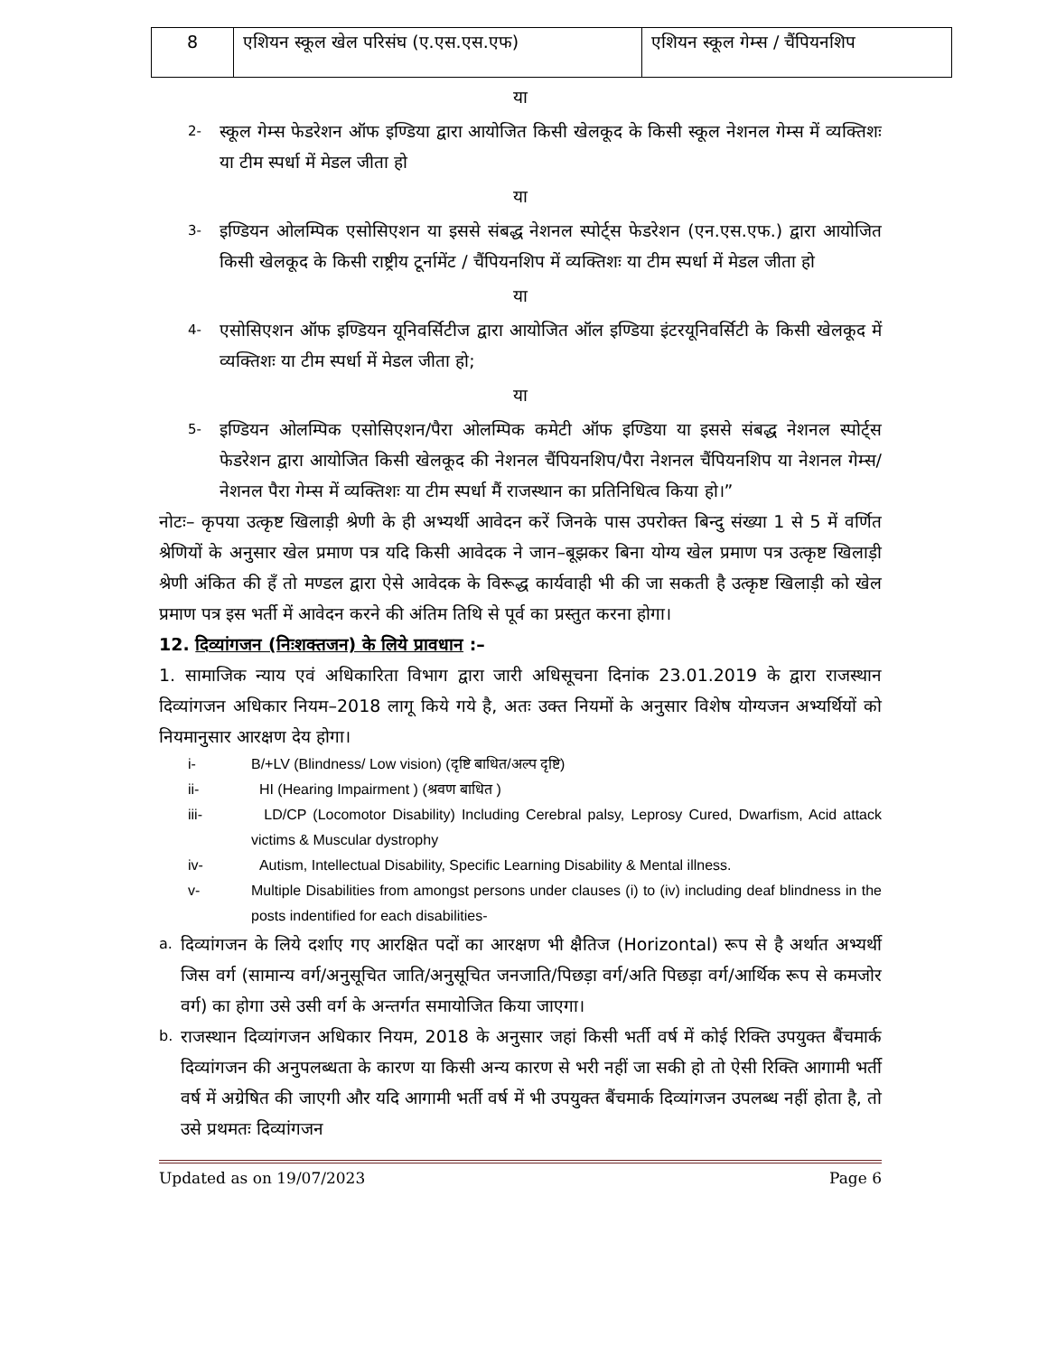| 8 | एशियन स्कूल खेल परिसंघ (ए.एस.एस.एफ) | एशियन स्कूल गेम्स / चैंपियनशिप |
या
2- स्कूल गेम्स फेडरेशन ऑफ इण्डिया द्वारा आयोजित किसी खेलकूद के किसी स्कूल नेशनल गेम्स में व्यक्तिशः या टीम स्पर्धा में मेडल जीता हो
या
3- इण्डियन ओलम्पिक एसोसिएशन या इससे संबद्ध नेशनल स्पोर्ट्स फेडरेशन (एन.एस.एफ.) द्वारा आयोजित किसी खेलकूद के किसी राष्ट्रीय टूर्नामेंट / चैंपियनशिप में व्यक्तिशः या टीम स्पर्धा में मेडल जीता हो
या
4- एसोसिएशन ऑफ इण्डियन यूनिवर्सिटीज द्वारा आयोजित ऑल इण्डिया इंटरयूनिवर्सिटी के किसी खेलकूद में व्यक्तिशः या टीम स्पर्धा में मेडल जीता हो;
या
5- इण्डियन ओलम्पिक एसोसिएशन/पैरा ओलम्पिक कमेटी ऑफ इण्डिया या इससे संबद्ध नेशनल स्पोर्ट्स फेडरेशन द्वारा आयोजित किसी खेलकूद की नेशनल चैंपियनशिप/पैरा नेशनल चैंपियनशिप या नेशनल गेम्स/नेशनल पैरा गेम्स में व्यक्तिशः या टीम स्पर्धा मैं राजस्थान का प्रतिनिधित्व किया हो।”
नोटः– कृपया उत्कृष्ट खिलाड़ी श्रेणी के ही अभ्यर्थी आवेदन करें जिनके पास उपरोक्त बिन्दु संख्या 1 से 5 में वर्णित श्रेणियों के अनुसार खेल प्रमाण पत्र यदि किसी आवेदक ने जान–बूझकर बिना योग्य खेल प्रमाण पत्र उत्कृष्ट खिलाड़ी श्रेणी अंकित की हँ तो मण्डल द्वारा ऐसे आवेदक के विरूद्ध कार्यवाही भी की जा सकती है उत्कृष्ट खिलाड़ी को खेल प्रमाण पत्र इस भर्ती में आवेदन करने की अंतिम तिथि से पूर्व का प्रस्तुत करना होगा।
12. दिव्यांगजन (निःशक्तजन) के लिये प्रावधान :–
1. सामाजिक न्याय एवं अधिकारिता विभाग द्वारा जारी अधिसूचना दिनांक 23.01.2019 के द्वारा राजस्थान दिव्यांगजन अधिकार नियम–2018 लागू किये गये है, अतः उक्त नियमों के अनुसार विशेष योग्यजन अभ्यर्थियों को नियमानुसार आरक्षण देय होगा।
i- B/+LV (Blindness/ Low vision) (दृष्टि बाधित/अल्प दृष्टि)
ii- HI (Hearing Impairment ) (श्रवण बाधित )
iii- LD/CP (Locomotor Disability) Including Cerebral palsy, Leprosy Cured, Dwarfism, Acid attack victims & Muscular dystrophy
iv- Autism, Intellectual Disability, Specific Learning Disability & Mental illness.
v- Multiple Disabilities from amongst persons under clauses (i) to (iv) including deaf blindness in the posts indentified for each disabilities-
a. दिव्यांगजन के लिये दर्शाए गए आरक्षित पदों का आरक्षण भी क्षैतिज (Horizontal) रूप से है अर्थात अभ्यर्थी जिस वर्ग (सामान्य वर्ग/अनुसूचित जाति/अनुसूचित जनजाति/पिछड़ा वर्ग/अति पिछड़ा वर्ग/आर्थिक रूप से कमजोर वर्ग) का होगा उसे उसी वर्ग के अन्तर्गत समायोजित किया जाएगा।
b. राजस्थान दिव्यांगजन अधिकार नियम, 2018 के अनुसार जहां किसी भर्ती वर्ष में कोई रिक्ति उपयुक्त बैंचमार्क दिव्यांगजन की अनुपलब्धता के कारण या किसी अन्य कारण से भरी नहीं जा सकी हो तो ऐसी रिक्ति आगामी भर्ती वर्ष में अग्रेषित की जाएगी और यदि आगामी भर्ती वर्ष में भी उपयुक्त बैंचमार्क दिव्यांगजन उपलब्ध नहीं होता है, तो उसे प्रथमतः दिव्यांगजन
Updated as on 19/07/2023 Page 6